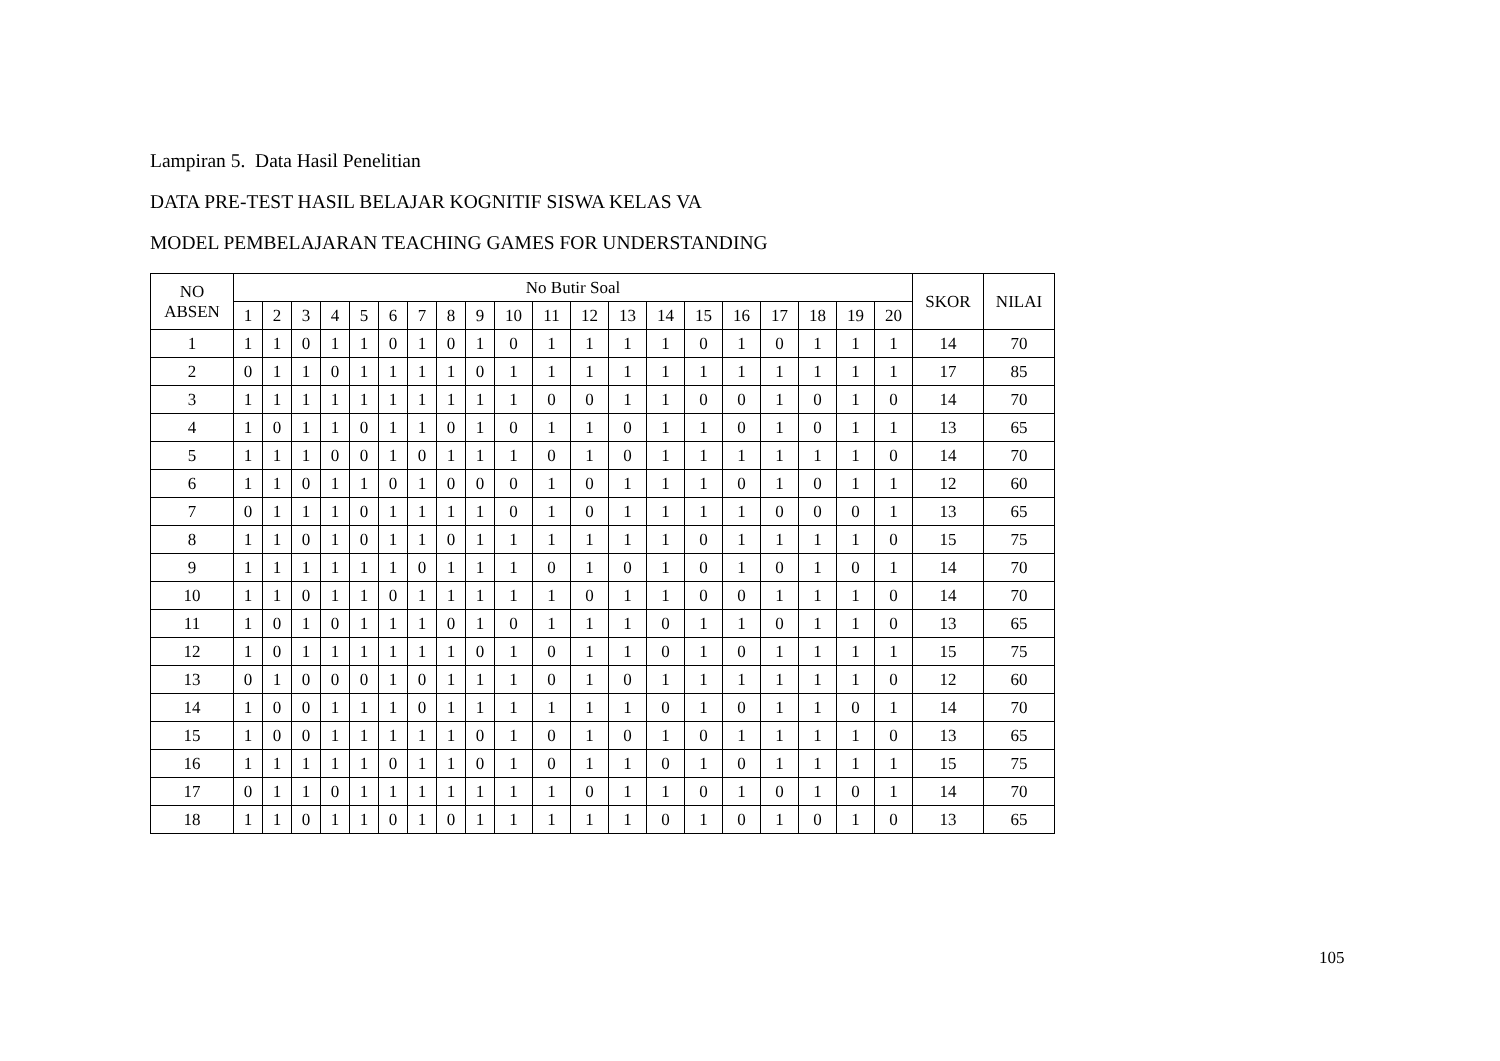Lampiran 5. Data Hasil Penelitian
DATA PRE-TEST HASIL BELAJAR KOGNITIF SISWA KELAS VA
MODEL PEMBELAJARAN TEACHING GAMES FOR UNDERSTANDING
| NO ABSEN | No Butir Soal | | | | | | | | | | | | | | | | | | | | SKOR | NILAI |
| --- | --- | --- | --- | --- | --- | --- | --- | --- | --- | --- | --- | --- | --- | --- | --- | --- | --- | --- | --- | --- | --- | --- |
| | 1 | 2 | 3 | 4 | 5 | 6 | 7 | 8 | 9 | 10 | 11 | 12 | 13 | 14 | 15 | 16 | 17 | 18 | 19 | 20 | | |
| 1 | 1 | 1 | 0 | 1 | 1 | 0 | 1 | 0 | 1 | 0 | 1 | 1 | 1 | 1 | 0 | 1 | 0 | 1 | 1 | 1 | 14 | 70 |
| 2 | 0 | 1 | 1 | 0 | 1 | 1 | 1 | 1 | 0 | 1 | 1 | 1 | 1 | 1 | 1 | 1 | 1 | 1 | 1 | 1 | 17 | 85 |
| 3 | 1 | 1 | 1 | 1 | 1 | 1 | 1 | 1 | 1 | 1 | 0 | 0 | 1 | 1 | 0 | 0 | 1 | 0 | 1 | 0 | 14 | 70 |
| 4 | 1 | 0 | 1 | 1 | 0 | 1 | 1 | 0 | 1 | 0 | 1 | 1 | 0 | 1 | 1 | 0 | 1 | 0 | 1 | 1 | 13 | 65 |
| 5 | 1 | 1 | 1 | 0 | 0 | 1 | 0 | 1 | 1 | 1 | 0 | 1 | 0 | 1 | 1 | 1 | 1 | 1 | 1 | 0 | 14 | 70 |
| 6 | 1 | 1 | 0 | 1 | 1 | 0 | 1 | 0 | 0 | 0 | 1 | 0 | 1 | 1 | 1 | 0 | 1 | 0 | 1 | 1 | 12 | 60 |
| 7 | 0 | 1 | 1 | 1 | 0 | 1 | 1 | 1 | 1 | 0 | 1 | 0 | 1 | 1 | 1 | 1 | 0 | 0 | 0 | 1 | 13 | 65 |
| 8 | 1 | 1 | 0 | 1 | 0 | 1 | 1 | 0 | 1 | 1 | 1 | 1 | 1 | 1 | 0 | 1 | 1 | 1 | 1 | 0 | 15 | 75 |
| 9 | 1 | 1 | 1 | 1 | 1 | 1 | 0 | 1 | 1 | 1 | 0 | 1 | 0 | 1 | 0 | 1 | 0 | 1 | 0 | 1 | 14 | 70 |
| 10 | 1 | 1 | 0 | 1 | 1 | 0 | 1 | 1 | 1 | 1 | 1 | 0 | 1 | 1 | 0 | 0 | 1 | 1 | 1 | 0 | 14 | 70 |
| 11 | 1 | 0 | 1 | 0 | 1 | 1 | 1 | 0 | 1 | 0 | 1 | 1 | 1 | 0 | 1 | 1 | 0 | 1 | 1 | 0 | 13 | 65 |
| 12 | 1 | 0 | 1 | 1 | 1 | 1 | 1 | 1 | 0 | 1 | 0 | 1 | 1 | 0 | 1 | 0 | 1 | 1 | 1 | 1 | 15 | 75 |
| 13 | 0 | 1 | 0 | 0 | 0 | 1 | 0 | 1 | 1 | 1 | 0 | 1 | 0 | 1 | 1 | 1 | 1 | 1 | 1 | 0 | 12 | 60 |
| 14 | 1 | 0 | 0 | 1 | 1 | 1 | 0 | 1 | 1 | 1 | 1 | 1 | 1 | 0 | 1 | 0 | 1 | 1 | 0 | 1 | 14 | 70 |
| 15 | 1 | 0 | 0 | 1 | 1 | 1 | 1 | 1 | 0 | 1 | 0 | 1 | 0 | 1 | 0 | 1 | 1 | 1 | 1 | 0 | 13 | 65 |
| 16 | 1 | 1 | 1 | 1 | 1 | 0 | 1 | 1 | 0 | 1 | 0 | 1 | 1 | 0 | 1 | 0 | 1 | 1 | 1 | 1 | 15 | 75 |
| 17 | 0 | 1 | 1 | 0 | 1 | 1 | 1 | 1 | 1 | 1 | 1 | 0 | 1 | 1 | 0 | 1 | 0 | 1 | 0 | 1 | 14 | 70 |
| 18 | 1 | 1 | 0 | 1 | 1 | 0 | 1 | 0 | 1 | 1 | 1 | 1 | 1 | 0 | 1 | 0 | 1 | 0 | 1 | 0 | 13 | 65 |
105